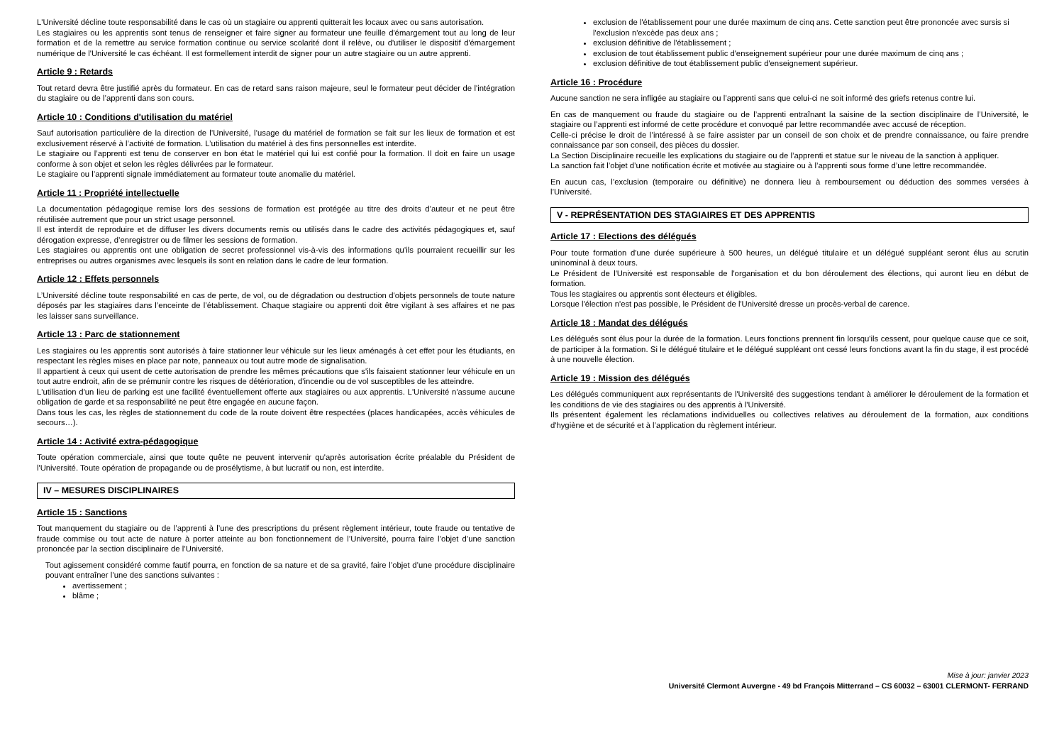L'Université décline toute responsabilité dans le cas où un stagiaire ou apprenti quitterait les locaux avec ou sans autorisation.
Les stagiaires ou les apprentis sont tenus de renseigner et faire signer au formateur une feuille d'émargement tout au long de leur formation et de la remettre au service formation continue ou service scolarité dont il relève, ou d'utiliser le dispositif d'émargement numérique de l'Université le cas échéant. Il est formellement interdit de signer pour un autre stagiaire ou un autre apprenti.
Article 9 : Retards
Tout retard devra être justifié après du formateur. En cas de retard sans raison majeure, seul le formateur peut décider de l'intégration du stagiaire ou de l’apprenti dans son cours.
Article 10 : Conditions d'utilisation du matériel
Sauf autorisation particulière de la direction de l’Université, l’usage du matériel de formation se fait sur les lieux de formation et est exclusivement réservé à l’activité de formation. L’utilisation du matériel à des fins personnelles est interdite.
Le stagiaire ou l’apprenti est tenu de conserver en bon état le matériel qui lui est confié pour la formation. Il doit en faire un usage conforme à son objet et selon les règles délivrées par le formateur.
Le stagiaire ou l’apprenti signale immédiatement au formateur toute anomalie du matériel.
Article 11 : Propriété intellectuelle
La documentation pédagogique remise lors des sessions de formation est protégée au titre des droits d’auteur et ne peut être réutilisée autrement que pour un strict usage personnel.
Il est interdit de reproduire et de diffuser les divers documents remis ou utilisés dans le cadre des activités pédagogiques et, sauf dérogation expresse, d’enregistrer ou de filmer les sessions de formation.
Les stagiaires ou apprentis ont une obligation de secret professionnel vis-à-vis des informations qu’ils pourraient recueillir sur les entreprises ou autres organismes avec lesquels ils sont en relation dans le cadre de leur formation.
Article 12 : Effets personnels
L’Université décline toute responsabilité en cas de perte, de vol, ou de dégradation ou destruction d'objets personnels de toute nature déposés par les stagiaires dans l’enceinte de l’établissement. Chaque stagiaire ou apprenti doit être vigilant à ses affaires et ne pas les laisser sans surveillance.
Article 13 : Parc de stationnement
Les stagiaires ou les apprentis sont autorisés à faire stationner leur véhicule sur les lieux aménagés à cet effet pour les étudiants, en respectant les règles mises en place par note, panneaux ou tout autre mode de signalisation.
Il appartient à ceux qui usent de cette autorisation de prendre les mêmes précautions que s'ils faisaient stationner leur véhicule en un tout autre endroit, afin de se prémunir contre les risques de détérioration, d'incendie ou de vol susceptibles de les atteindre.
L'utilisation d'un lieu de parking est une facilité éventuellement offerte aux stagiaires ou aux apprentis. L'Université n'assume aucune obligation de garde et sa responsabilité ne peut être engagée en aucune façon.
Dans tous les cas, les règles de stationnement du code de la route doivent être respectées (places handicapées, accès véhicules de secours…).
Article 14 : Activité extra-pédagogique
Toute opération commerciale, ainsi que toute quête ne peuvent intervenir qu'après autorisation écrite préalable du Président de l'Université. Toute opération de propagande ou de prosélytisme, à but lucratif ou non, est interdite.
IV – MESURES DISCIPLINAIRES
Article 15 : Sanctions
Tout manquement du stagiaire ou de l’apprenti à l’une des prescriptions du présent règlement intérieur, toute fraude ou tentative de fraude commise ou tout acte de nature à porter atteinte au bon fonctionnement de l’Université, pourra faire l’objet d’une sanction prononcée par la section disciplinaire de l’Université.
Tout agissement considéré comme fautif pourra, en fonction de sa nature et de sa gravité, faire l’objet d’une procédure disciplinaire pouvant entraîner l’une des sanctions suivantes :
avertissement ;
blâme ;
exclusion de l'établissement pour une durée maximum de cinq ans. Cette sanction peut être prononcée avec sursis si l'exclusion n'excède pas deux ans ;
exclusion définitive de l'établissement ;
exclusion de tout établissement public d'enseignement supérieur pour une durée maximum de cinq ans ;
exclusion définitive de tout établissement public d'enseignement supérieur.
Article 16 : Procédure
Aucune sanction ne sera infligée au stagiaire ou l’apprenti sans que celui-ci ne soit informé des griefs retenus contre lui.
En cas de manquement ou fraude du stagiaire ou de l’apprenti entraînant la saisine de la section disciplinaire de l’Université, le stagiaire ou l’apprenti est informé de cette procédure et convoqué par lettre recommandée avec accusé de réception.
Celle-ci précise le droit de l’intéressé à se faire assister par un conseil de son choix et de prendre connaissance, ou faire prendre connaissance par son conseil, des pièces du dossier.
La Section Disciplinaire recueille les explications du stagiaire ou de l’apprenti et statue sur le niveau de la sanction à appliquer.
La sanction fait l’objet d’une notification écrite et motivée au stagiaire ou à l’apprenti sous forme d’une lettre recommandée.
En aucun cas, l’exclusion (temporaire ou définitive) ne donnera lieu à remboursement ou déduction des sommes versées à l’Université.
V - REPRÉSENTATION DES STAGIAIRES ET DES APPRENTIS
Article 17 : Elections des délégués
Pour toute formation d'une durée supérieure à 500 heures, un délégué titulaire et un délégué suppléant seront élus au scrutin uninominal à deux tours.
Le Président de l'Université est responsable de l'organisation et du bon déroulement des élections, qui auront lieu en début de formation.
Tous les stagiaires ou apprentis sont électeurs et éligibles.
Lorsque l'élection n'est pas possible, le Président de l'Université dresse un procès-verbal de carence.
Article 18 : Mandat des délégués
Les délégués sont élus pour la durée de la formation. Leurs fonctions prennent fin lorsqu'ils cessent, pour quelque cause que ce soit, de participer à la formation. Si le délégué titulaire et le délégué suppléant ont cessé leurs fonctions avant la fin du stage, il est procédé à une nouvelle élection.
Article 19 : Mission des délégués
Les délégués communiquent aux représentants de l'Université des suggestions tendant à améliorer le déroulement de la formation et les conditions de vie des stagiaires ou des apprentis à l'Université.
Ils présentent également les réclamations individuelles ou collectives relatives au déroulement de la formation, aux conditions d'hygiène et de sécurité et à l’application du règlement intérieur.
Mise à jour: janvier 2023
Université Clermont Auvergne - 49 bd François Mitterrand – CS 60032 – 63001 CLERMONT- FERRAND